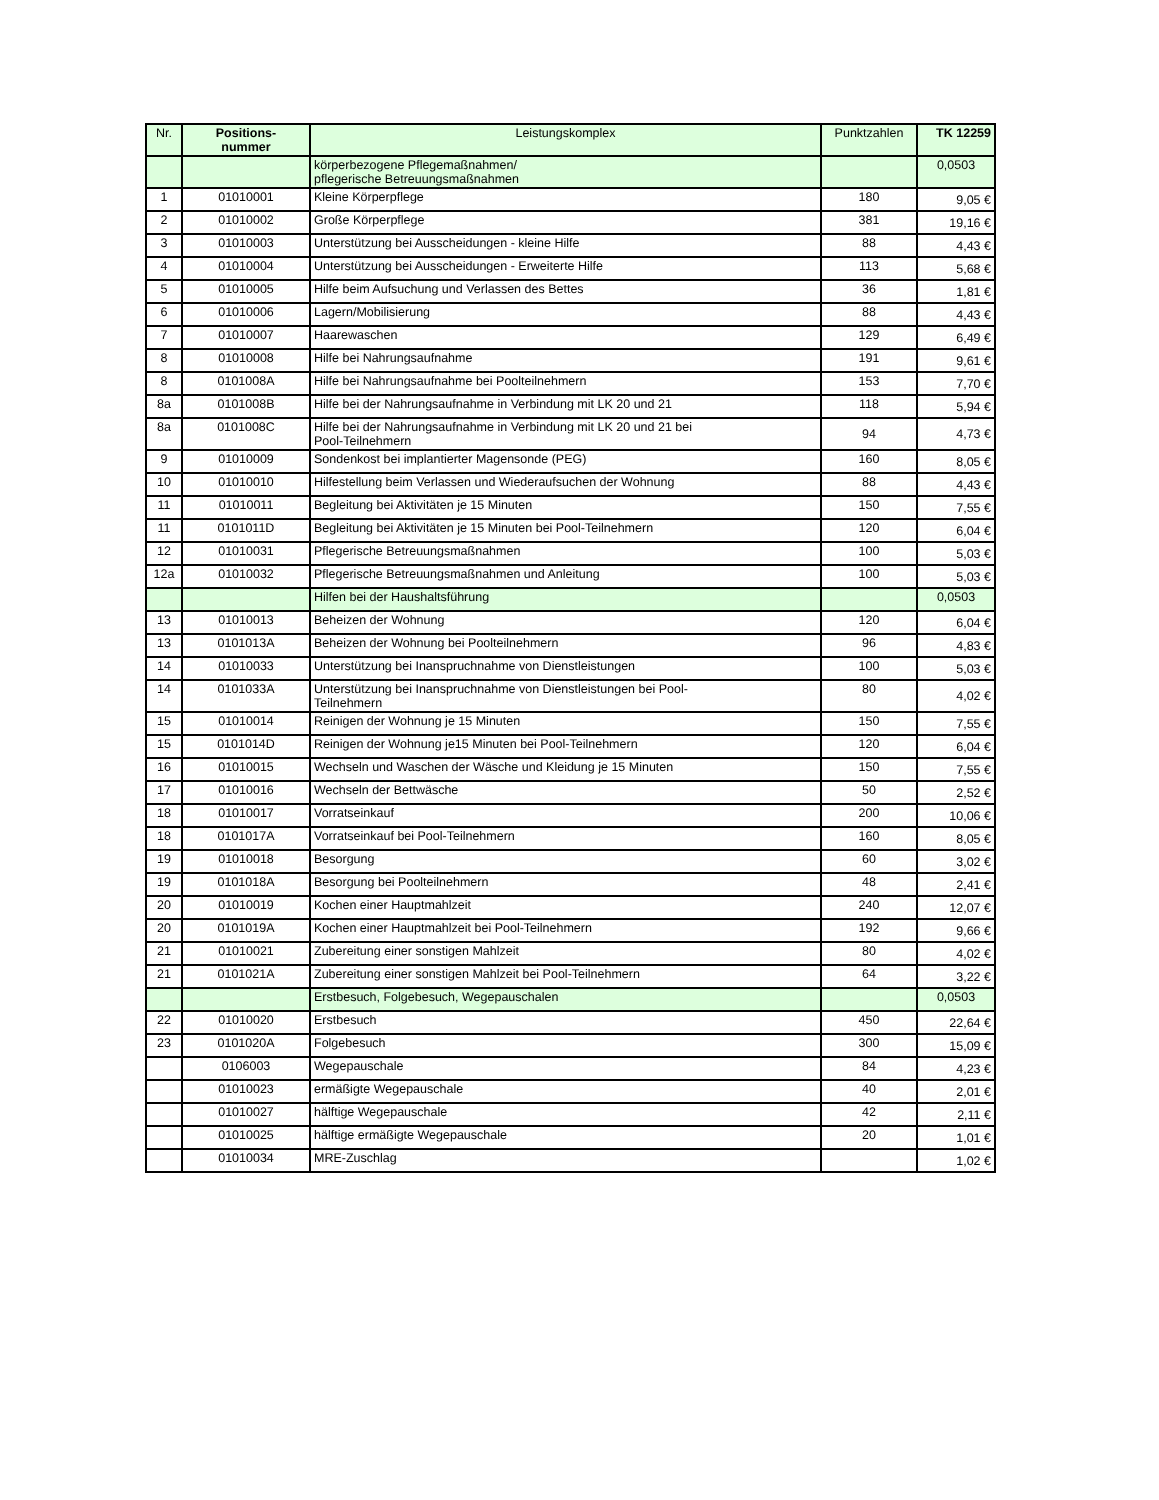| Nr. | Positions- nummer | Leistungskomplex | Punktzahlen | TK 12259 |
| --- | --- | --- | --- | --- |
| | | körperbezogene Pflegemaßnahmen/ pflegerische Betreuungsmaßnahmen | | 0,0503 |
| 1 | 01010001 | Kleine Körperpflege | 180 | 9,05 € |
| 2 | 01010002 | Große Körperpflege | 381 | 19,16 € |
| 3 | 01010003 | Unterstützung bei Ausscheidungen - kleine Hilfe | 88 | 4,43 € |
| 4 | 01010004 | Unterstützung bei Ausscheidungen - Erweiterte Hilfe | 113 | 5,68 € |
| 5 | 01010005 | Hilfe beim Aufsuchung und Verlassen des Bettes | 36 | 1,81 € |
| 6 | 01010006 | Lagern/Mobilisierung | 88 | 4,43 € |
| 7 | 01010007 | Haarewaschen | 129 | 6,49 € |
| 8 | 01010008 | Hilfe bei Nahrungsaufnahme | 191 | 9,61 € |
| 8 | 0101008A | Hilfe bei Nahrungsaufnahme bei Poolteilnehmern | 153 | 7,70 € |
| 8a | 0101008B | Hilfe bei der Nahrungsaufnahme in Verbindung mit LK 20 und 21 | 118 | 5,94 € |
| 8a | 0101008C | Hilfe bei der Nahrungsaufnahme in Verbindung mit LK 20 und 21 bei Pool-Teilnehmern | 94 | 4,73 € |
| 9 | 01010009 | Sondenkost bei implantierter Magensonde (PEG) | 160 | 8,05 € |
| 10 | 01010010 | Hilfestellung beim Verlassen und Wiederaufsuchen der Wohnung | 88 | 4,43 € |
| 11 | 01010011 | Begleitung bei Aktivitäten je 15 Minuten | 150 | 7,55 € |
| 11 | 0101011D | Begleitung bei Aktivitäten je 15 Minuten bei Pool-Teilnehmern | 120 | 6,04 € |
| 12 | 01010031 | Pflegerische Betreuungsmaßnahmen | 100 | 5,03 € |
| 12a | 01010032 | Pflegerische Betreuungsmaßnahmen und Anleitung | 100 | 5,03 € |
| | | Hilfen bei der Haushaltsführung | | 0,0503 |
| 13 | 01010013 | Beheizen der Wohnung | 120 | 6,04 € |
| 13 | 0101013A | Beheizen der Wohnung bei Poolteilnehmern | 96 | 4,83 € |
| 14 | 01010033 | Unterstützung bei Inanspruchnahme von Dienstleistungen | 100 | 5,03 € |
| 14 | 0101033A | Unterstützung bei Inanspruchnahme von Dienstleistungen bei Pool- Teilnehmern | 80 | 4,02 € |
| 15 | 01010014 | Reinigen der Wohnung je 15 Minuten | 150 | 7,55 € |
| 15 | 0101014D | Reinigen der Wohnung je15 Minuten bei Pool-Teilnehmern | 120 | 6,04 € |
| 16 | 01010015 | Wechseln und Waschen der Wäsche und Kleidung je 15 Minuten | 150 | 7,55 € |
| 17 | 01010016 | Wechseln der Bettwäsche | 50 | 2,52 € |
| 18 | 01010017 | Vorratseinkauf | 200 | 10,06 € |
| 18 | 0101017A | Vorratseinkauf bei Pool-Teilnehmern | 160 | 8,05 € |
| 19 | 01010018 | Besorgung | 60 | 3,02 € |
| 19 | 0101018A | Besorgung bei Poolteilnehmern | 48 | 2,41 € |
| 20 | 01010019 | Kochen einer Hauptmahlzeit | 240 | 12,07 € |
| 20 | 0101019A | Kochen einer Hauptmahlzeit bei Pool-Teilnehmern | 192 | 9,66 € |
| 21 | 01010021 | Zubereitung einer sonstigen Mahlzeit | 80 | 4,02 € |
| 21 | 0101021A | Zubereitung einer sonstigen Mahlzeit bei Pool-Teilnehmern | 64 | 3,22 € |
| | | Erstbesuch, Folgebesuch, Wegepauschalen | | 0,0503 |
| 22 | 01010020 | Erstbesuch | 450 | 22,64 € |
| 23 | 0101020A | Folgebesuch | 300 | 15,09 € |
| | 0106003 | Wegepauschale | 84 | 4,23 € |
| | 01010023 | ermäßigte Wegepauschale | 40 | 2,01 € |
| | 01010027 | hälftige Wegepauschale | 42 | 2,11 € |
| | 01010025 | hälftige ermäßigte Wegepauschale | 20 | 1,01 € |
| | 01010034 | MRE-Zuschlag | | 1,02 € |